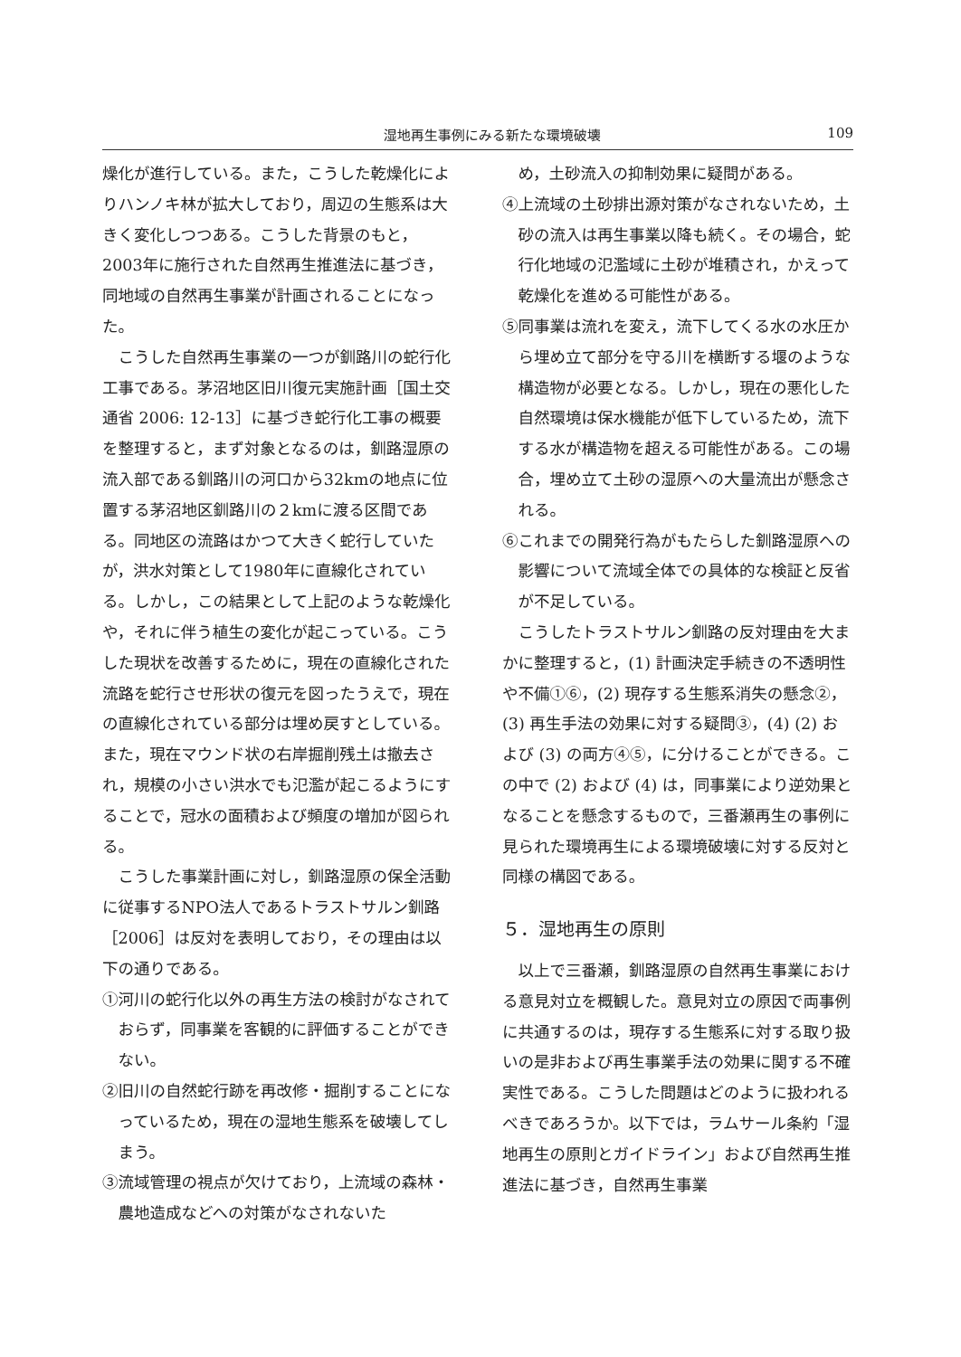湿地再生事例にみる新たな環境破壊 109
燥化が進行している。また，こうした乾燥化によりハンノキ林が拡大しており，周辺の生態系は大きく変化しつつある。こうした背景のもと，2003年に施行された自然再生推進法に基づき，同地域の自然再生事業が計画されることになった。
こうした自然再生事業の一つが釧路川の蛇行化工事である。茅沼地区旧川復元実施計画［国土交通省 2006: 12-13］に基づき蛇行化工事の概要を整理すると，まず対象となるのは，釧路湿原の流入部である釧路川の河口から32kmの地点に位置する茅沼地区釧路川の２kmに渡る区間である。同地区の流路はかつて大きく蛇行していたが，洪水対策として1980年に直線化されている。しかし，この結果として上記のような乾燥化や，それに伴う植生の変化が起こっている。こうした現状を改善するために，現在の直線化された流路を蛇行させ形状の復元を図ったうえで，現在の直線化されている部分は埋め戻すとしている。また，現在マウンド状の右岸掘削残土は撤去され，規模の小さい洪水でも氾濫が起こるようにすることで，冠水の面積および頻度の増加が図られる。
こうした事業計画に対し，釧路湿原の保全活動に従事するNPO法人であるトラストサルン釧路［2006］は反対を表明しており，その理由は以下の通りである。
①河川の蛇行化以外の再生方法の検討がなされておらず，同事業を客観的に評価することができない。
②旧川の自然蛇行跡を再改修・掘削することになっているため，現在の湿地生態系を破壊してしまう。
③流域管理の視点が欠けており，上流域の森林・農地造成などへの対策がなされないた
め，土砂流入の抑制効果に疑問がある。
④上流域の土砂排出源対策がなされないため，土砂の流入は再生事業以降も続く。その場合，蛇行化地域の氾濫域に土砂が堆積され，かえって乾燥化を進める可能性がある。
⑤同事業は流れを変え，流下してくる水の水圧から埋め立て部分を守る川を横断する堰のような構造物が必要となる。しかし，現在の悪化した自然環境は保水機能が低下しているため，流下する水が構造物を超える可能性がある。この場合，埋め立て土砂の湿原への大量流出が懸念される。
⑥これまでの開発行為がもたらした釧路湿原への影響について流域全体での具体的な検証と反省が不足している。
こうしたトラストサルン釧路の反対理由を大まかに整理すると，(1) 計画決定手続きの不透明性や不備①⑥，(2) 現存する生態系消失の懸念②，(3) 再生手法の効果に対する疑問③，(4) (2) および (3) の両方④⑤，に分けることができる。この中で (2) および (4) は，同事業により逆効果となることを懸念するもので，三番瀬再生の事例に見られた環境再生による環境破壊に対する反対と同様の構図である。
５．湿地再生の原則
以上で三番瀬，釧路湿原の自然再生事業における意見対立を概観した。意見対立の原因で両事例に共通するのは，現存する生態系に対する取り扱いの是非および再生事業手法の効果に関する不確実性である。こうした問題はどのように扱われるべきであろうか。以下では，ラムサール条約「湿地再生の原則とガイドライン」および自然再生推進法に基づき，自然再生事業